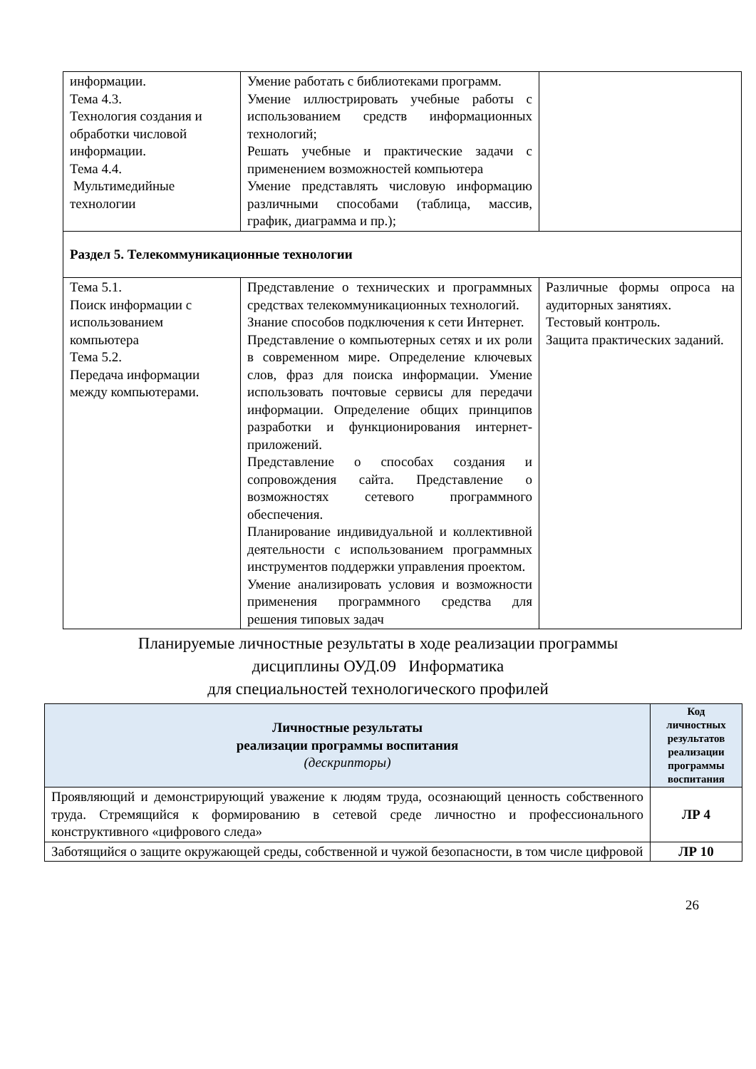| информации. Тема 4.3. Технология создания и обработки числовой информации. Тема 4.4. Мультимедийные технологии | Умение работать с библиотеками программ. Умение иллюстрировать учебные работы с использованием средств информационных технологий; Решать учебные и практические задачи с применением возможностей компьютера Умение представлять числовую информацию различными способами (таблица, массив, график, диаграмма и пр.); | |
| Раздел 5. Телекоммуникационные технологии | | |
| Тема 5.1. Поиск информации с использованием компьютера Тема 5.2. Передача информации между компьютерами. | Представление о технических и программных средствах телекоммуникационных технологий. Знание способов подключения к сети Интернет. Представление о компьютерных сетях и их роли в современном мире. Определение ключевых слов, фраз для поиска информации. Умение использовать почтовые сервисы для передачи информации. Определение общих принципов разработки и функционирования интернет-приложений. Представление о способах создания и сопровождения сайта. Представление о возможностях сетевого программного обеспечения. Планирование индивидуальной и коллективной деятельности с использованием программных инструментов поддержки управления проектом. Умение анализировать условия и возможности применения программного средства для решения типовых задач | Различные формы опроса на аудиторных занятиях. Тестовый контроль. Защита практических заданий. |
Планируемые личностные результаты в ходе реализации программы
дисциплины ОУД.09 Информатика
для специальностей технологического профилей
| Личностные результаты реализации программы воспитания (дескрипторы) | Код личностных результатов реализации программы воспитания |
| --- | --- |
| Проявляющий и демонстрирующий уважение к людям труда, осознающий ценность собственного труда. Стремящийся к формированию в сетевой среде личностно и профессионального конструктивного «цифрового следа» | ЛР 4 |
| Заботящийся о защите окружающей среды, собственной и чужой безопасности, в том числе цифровой | ЛР 10 |
26